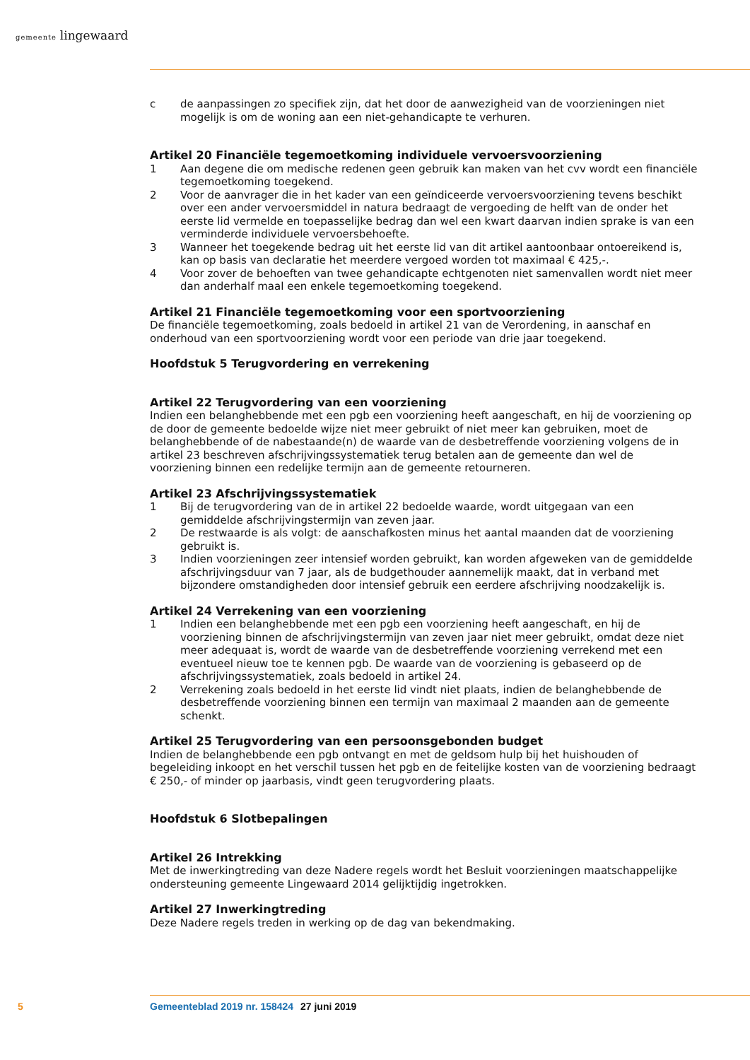gemeente lingewaard
c de aanpassingen zo specifiek zijn, dat het door de aanwezigheid van de voorzieningen niet mogelijk is om de woning aan een niet-gehandicapte te verhuren.
Artikel 20 Financiële tegemoetkoming individuele vervoersvoorziening
1 Aan degene die om medische redenen geen gebruik kan maken van het cvv wordt een financiële tegemoetkoming toegekend.
2 Voor de aanvrager die in het kader van een geïndiceerde vervoersvoorziening tevens beschikt over een ander vervoersmiddel in natura bedraagt de vergoeding de helft van de onder het eerste lid vermelde en toepasselijke bedrag dan wel een kwart daarvan indien sprake is van een verminderde individuele vervoersbehoefte.
3 Wanneer het toegekende bedrag uit het eerste lid van dit artikel aantoonbaar ontoereikend is, kan op basis van declaratie het meerdere vergoed worden tot maximaal € 425,-.
4 Voor zover de behoeften van twee gehandicapte echtgenoten niet samenvallen wordt niet meer dan anderhalf maal een enkele tegemoetkoming toegekend.
Artikel 21 Financiële tegemoetkoming voor een sportvoorziening
De financiële tegemoetkoming, zoals bedoeld in artikel 21 van de Verordening, in aanschaf en onderhoud van een sportvoorziening wordt voor een periode van drie jaar toegekend.
Hoofdstuk 5 Terugvordering en verrekening
Artikel 22 Terugvordering van een voorziening
Indien een belanghebbende met een pgb een voorziening heeft aangeschaft, en hij de voorziening op de door de gemeente bedoelde wijze niet meer gebruikt of niet meer kan gebruiken, moet de belanghebbende of de nabestaande(n) de waarde van de desbetreffende voorziening volgens de in artikel 23 beschreven afschrijvingssystematiek terug betalen aan de gemeente dan wel de voorziening binnen een redelijke termijn aan de gemeente retourneren.
Artikel 23 Afschrijvingssystematiek
1 Bij de terugvordering van de in artikel 22 bedoelde waarde, wordt uitgegaan van een gemiddelde afschrijvingstermijn van zeven jaar.
2 De restwaarde is als volgt: de aanschafkosten minus het aantal maanden dat de voorziening gebruikt is.
3 Indien voorzieningen zeer intensief worden gebruikt, kan worden afgeweken van de gemiddelde afschrijvingsduur van 7 jaar, als de budgethouder aannemelijk maakt, dat in verband met bijzondere omstandigheden door intensief gebruik een eerdere afschrijving noodzakelijk is.
Artikel 24 Verrekening van een voorziening
1 Indien een belanghebbende met een pgb een voorziening heeft aangeschaft, en hij de voorziening binnen de afschrijvingstermijn van zeven jaar niet meer gebruikt, omdat deze niet meer adequaat is, wordt de waarde van de desbetreffende voorziening verrekend met een eventueel nieuw toe te kennen pgb. De waarde van de voorziening is gebaseerd op de afschrijvingssystematiek, zoals bedoeld in artikel 24.
2 Verrekening zoals bedoeld in het eerste lid vindt niet plaats, indien de belanghebbende de desbetreffende voorziening binnen een termijn van maximaal 2 maanden aan de gemeente schenkt.
Artikel 25 Terugvordering van een persoonsgebonden budget
Indien de belanghebbende een pgb ontvangt en met de geldsom hulp bij het huishouden of begeleiding inkoopt en het verschil tussen het pgb en de feitelijke kosten van de voorziening bedraagt € 250,- of minder op jaarbasis, vindt geen terugvordering plaats.
Hoofdstuk 6 Slotbepalingen
Artikel 26 Intrekking
Met de inwerkingtreding van deze Nadere regels wordt het Besluit voorzieningen maatschappelijke ondersteuning gemeente Lingewaard 2014 gelijktijdig ingetrokken.
Artikel 27 Inwerkingtreding
Deze Nadere regels treden in werking op de dag van bekendmaking.
5 Gemeenteblad 2019 nr. 158424 27 juni 2019